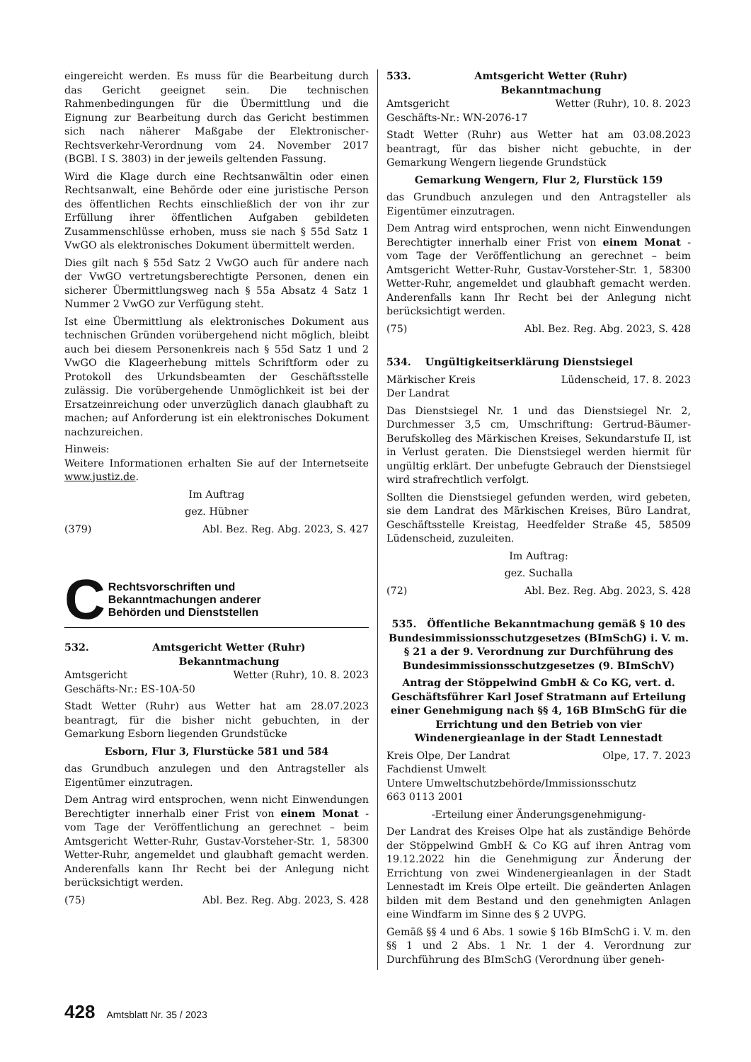eingereicht werden. Es muss für die Bearbeitung durch das Gericht geeignet sein. Die technischen Rahmenbedingungen für die Übermittlung und die Eignung zur Bearbeitung durch das Gericht bestimmen sich nach näherer Maßgabe der Elektronischer-Rechtsverkehr-Verordnung vom 24. November 2017 (BGBl. I S. 3803) in der jeweils geltenden Fassung.
Wird die Klage durch eine Rechtsanwältin oder einen Rechtsanwalt, eine Behörde oder eine juristische Person des öffentlichen Rechts einschließlich der von ihr zur Erfüllung ihrer öffentlichen Aufgaben gebildeten Zusammenschlüsse erhoben, muss sie nach § 55d Satz 1 VwGO als elektronisches Dokument übermittelt werden.
Dies gilt nach § 55d Satz 2 VwGO auch für andere nach der VwGO vertretungsberechtigte Personen, denen ein sicherer Übermittlungsweg nach § 55a Absatz 4 Satz 1 Nummer 2 VwGO zur Verfügung steht.
Ist eine Übermittlung als elektronisches Dokument aus technischen Gründen vorübergehend nicht möglich, bleibt auch bei diesem Personenkreis nach § 55d Satz 1 und 2 VwGO die Klageerhebung mittels Schriftform oder zu Protokoll des Urkundsbeamten der Geschäftsstelle zulässig. Die vorübergehende Unmöglichkeit ist bei der Ersatzeinreichung oder unverzüglich danach glaubhaft zu machen; auf Anforderung ist ein elektronisches Dokument nachzureichen.
Hinweis:
Weitere Informationen erhalten Sie auf der Internetseite www.justiz.de.
Im Auftrag
gez. Hübner
(379) Abl. Bez. Reg. Abg. 2023, S. 427
C Rechtsvorschriften und
Bekanntmachungen anderer
Behörden und Dienststellen
532. Amtsgericht Wetter (Ruhr)
Bekanntmachung
Amtsgericht Wetter (Ruhr), 10. 8. 2023
Geschäfts-Nr.: ES-10A-50
Stadt Wetter (Ruhr) aus Wetter hat am 28.07.2023 beantragt, für die bisher nicht gebuchten, in der Gemarkung Esborn liegenden Grundstücke
Esborn, Flur 3, Flurstücke 581 und 584
das Grundbuch anzulegen und den Antragsteller als Eigentümer einzutragen.
Dem Antrag wird entsprochen, wenn nicht Einwendungen Berechtigter innerhalb einer Frist von einem Monat - vom Tage der Veröffentlichung an gerechnet – beim Amtsgericht Wetter-Ruhr, Gustav-Vorsteher-Str. 1, 58300 Wetter-Ruhr, angemeldet und glaubhaft gemacht werden. Anderenfalls kann Ihr Recht bei der Anlegung nicht berücksichtigt werden.
(75) Abl. Bez. Reg. Abg. 2023, S. 428
533. Amtsgericht Wetter (Ruhr)
Bekanntmachung
Amtsgericht Wetter (Ruhr), 10. 8. 2023
Geschäfts-Nr.: WN-2076-17
Stadt Wetter (Ruhr) aus Wetter hat am 03.08.2023 beantragt, für das bisher nicht gebuchte, in der Gemarkung Wengern liegende Grundstück
Gemarkung Wengern, Flur 2, Flurstück 159
das Grundbuch anzulegen und den Antragsteller als Eigentümer einzutragen.
Dem Antrag wird entsprochen, wenn nicht Einwendungen Berechtigter innerhalb einer Frist von einem Monat - vom Tage der Veröffentlichung an gerechnet – beim Amtsgericht Wetter-Ruhr, Gustav-Vorsteher-Str. 1, 58300 Wetter-Ruhr, angemeldet und glaubhaft gemacht werden. Anderenfalls kann Ihr Recht bei der Anlegung nicht berücksichtigt werden.
(75) Abl. Bez. Reg. Abg. 2023, S. 428
534. Ungültigkeitserklärung Dienstsiegel
Märkischer Kreis Lüdenscheid, 17. 8. 2023
Der Landrat
Das Dienstsiegel Nr. 1 und das Dienstsiegel Nr. 2, Durchmesser 3,5 cm, Umschriftung: Gertrud-Bäumer-Berufskolleg des Märkischen Kreises, Sekundarstufe II, ist in Verlust geraten. Die Dienstsiegel werden hiermit für ungültig erklärt. Der unbefugte Gebrauch der Dienstsiegel wird strafrechtlich verfolgt.
Sollten die Dienstsiegel gefunden werden, wird gebeten, sie dem Landrat des Märkischen Kreises, Büro Landrat, Geschäftsstelle Kreistag, Heedfelder Straße 45, 58509 Lüdenscheid, zuzuleiten.
Im Auftrag:
gez. Suchalla
(72) Abl. Bez. Reg. Abg. 2023, S. 428
535. Öffentliche Bekanntmachung gemäß § 10 des Bundesimmissionsschutzgesetzes (BImSchG) i. V. m. § 21 a der 9. Verordnung zur Durchführung des Bundesimmissionsschutzgesetzes (9. BImSchV)
Antrag der Stöppelwind GmbH & Co KG, vert. d. Geschäftsführer Karl Josef Stratmann auf Erteilung einer Genehmigung nach §§ 4, 16B BImSchG für die Errichtung und den Betrieb von vier Windenergieanlage in der Stadt Lennestadt
Kreis Olpe, Der Landrat Olpe, 17. 7. 2023
Fachdienst Umwelt
Untere Umweltschutzbehörde/Immissionsschutz
663 0113 2001
-Erteilung einer Änderungsgenehmigung-
Der Landrat des Kreises Olpe hat als zuständige Behörde der Stöppelwind GmbH & Co KG auf ihren Antrag vom 19.12.2022 hin die Genehmigung zur Änderung der Errichtung von zwei Windenergieanlagen in der Stadt Lennestadt im Kreis Olpe erteilt. Die geänderten Anlagen bilden mit dem Bestand und den genehmigten Anlagen eine Windfarm im Sinne des § 2 UVPG.
Gemäß §§ 4 und 6 Abs. 1 sowie § 16b BImSchG i. V. m. den §§ 1 und 2 Abs. 1 Nr. 1 der 4. Verordnung zur Durchführung des BImSchG (Verordnung über geneh-
428 Amtsblatt Nr. 35 / 2023